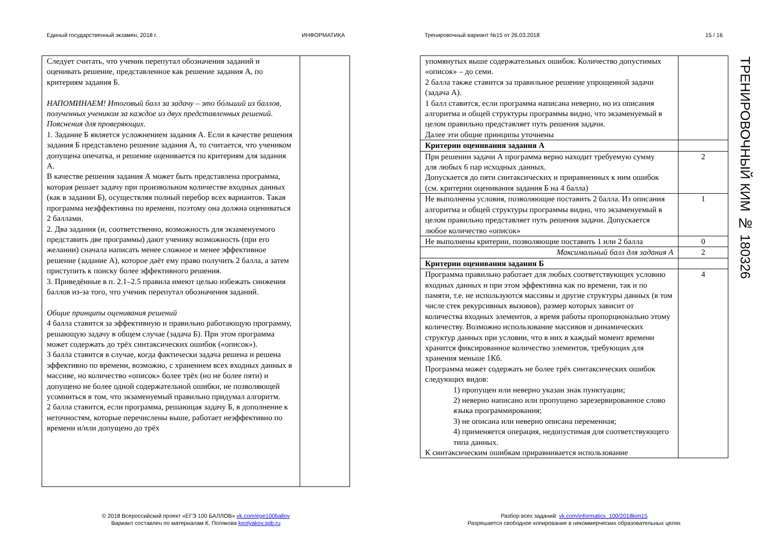Единый государственный экзамен, 2018 г. ИНФОРМАТИКА Тренировочный вариант №15 от 26.03.2018 15 / 16
| Следует считать, что ученик перепутал обозначения заданий и оценивать решение, представленное как решение задания А, по критериям задания Б. НАПОМИНАЕМ! Итоговый балл за задачу – это бóльший из баллов, полученных учеником за каждое из двух представленных решений. Пояснения для проверяющих. 1. Задание Б является усложнением задания А. Если в качестве решения задания Б представлено решение задания А, то считается, что учеником допущена опечатка, и решение оценивается по критериям для задания А. В качестве решения задания А может быть представлена программа, которая решает задачу при произвольном количестве входных данных (как в задании Б), осуществляя полный перебор всех вариантов. Такая программа неэффективна по времени, поэтому она должна оцениваться 2 баллами. 2. Два задания (и, соответственно, возможность для экзаменуемого представить две программы) дают ученику возможность (при его желании) сначала написать менее сложное и менее эффективное решение (задание А), которое даёт ему право получить 2 балла, а затем приступить к поиску более эффективного решения. 3. Приведённые в п. 2.1–2.5 правила имеют целью избежать снижения баллов из-за того, что ученик перепутал обозначения заданий. Общие принципы оценивания решений 4 балла ставится за эффективную и правильно работающую программу, решающую задачу в общем случае (задача Б). При этом программа может содержать до трёх синтаксических ошибок («описок»). 3 балла ставится в случае, когда фактически задача решена и решена эффективно по времени, возможно, с хранением всех входных данных в массиве, но количество «описок» более трёх (но не более пяти) и допущено не более одной содержательной ошибки, не позволяющей усомниться в том, что экзаменуемый правильно придумал алгоритм. 2 балла ставится, если программа, решающая задачу Б, в дополнение к неточностям, которые перечислены выше, работает неэффективно по времени и/или допущено до трёх | |
| упомянутых выше содержательных ошибок. Количество допустимых «описок» – до семи. 2 балла также ставится за правильное решение упрощенной задачи (задача А). 1 балл ставится, если программа написана неверно, но из описания алгоритма и общей структуры программы видно, что экзаменуемый в целом правильно представляет путь решения задачи. Далее эти общие принципы уточнены | |
| Критерии оценивания задания А | |
| При решении задачи А программа верно находит требуемую сумму для любых 6 пар исходных данных. Допускается до пяти синтаксических и приравненных к ним ошибок (см. критерии оценивания задания Б на 4 балла) | 2 |
| Не выполнены условия, позволяющие поставить 2 балла. Из описания алгоритма и общей структуры программы видно, что экзаменуемый в целом правильно представляет путь решения задачи. Допускается любое количество «описок» | 1 |
| Не выполнены критерии, позволяющие поставить 1 или 2 балла | 0 |
| Максимальный балл для задания А | 2 |
| Критерии оценивания задания Б | |
| Программа правильно работает для любых соответствующих условию входных данных и при этом эффективна как по времени, так и по памяти, т.е. не используются массивы и другие структуры данных (в том числе стек рекурсивных вызовов), размер которых зависит от количества входных элементов, а время работы пропорционально этому количеству. Возможно использование массивов и динамических структур данных при условии, что в них в каждый момент времени хранится фиксированное количество элементов, требующих для хранения меньше 1Кб. Программа может содержать не более трёх синтаксических ошибок следующих видов: 1) пропущен или неверно указан знак пунктуации; 2) неверно написано или пропущено зарезервированное слово языка программирования; 3) не описана или неверно описана переменная; 4) применяется операция, недопустимая для соответствующего типа данных. К синтаксическим ошибкам приравнивается использование | 4 |
ТРЕНИРОВОЧНЫЙ КИМ № 180326
© 2018 Всероссийский проект «ЕГЭ 100 БАЛЛОВ» vk.com/ege100ballov
Вариант составлен по материалам К. Полякова kpolyakov.spb.ru
Разбор всех заданий: vk.com/informatics_100/2018kim15
Разрешается свободное копирование в некоммерческих образовательных целях